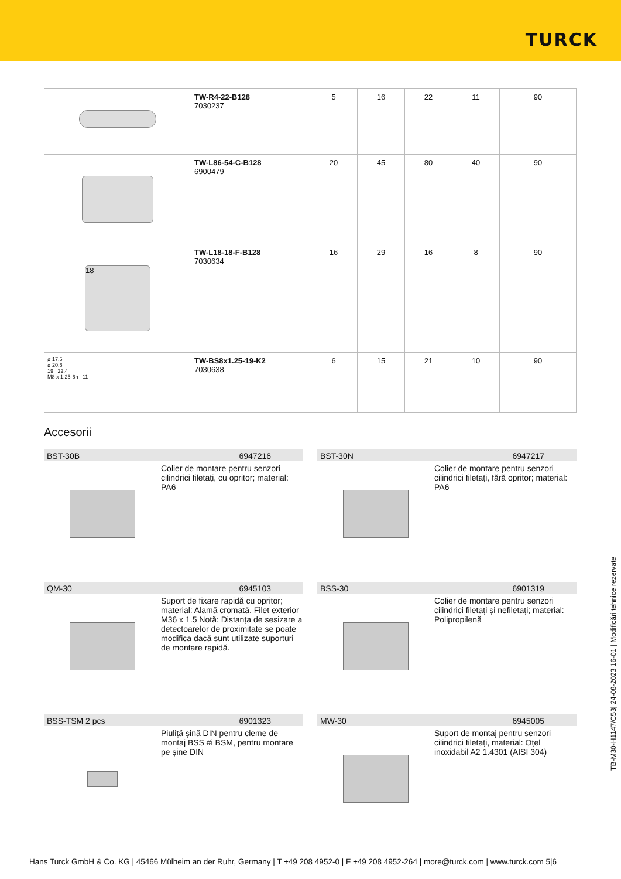TURCK
| | TW-R4-22-B128 7030237 | 5 | 16 | 22 | 11 | 90 |
| | TW-L86-54-C-B128 6900479 | 20 | 45 | 80 | 40 | 90 |
| 18 | TW-L18-18-F-B128 7030634 | 16 | 29 | 16 | 8 | 90 |
| ø 17.5 ø 20.6 19 22.4 M8 x 1.25-6h 11 | TW-BS8x1.25-19-K2 7030638 | 6 | 15 | 21 | 10 | 90 |
Accesorii
BST-30B 6947216
Colier de montare pentru senzori cilindrici filetați, cu opritor; material: PA6
BST-30N 6947217
Colier de montare pentru senzori cilindrici filetați, fără opritor; material: PA6
QM-30 6945103
Suport de fixare rapidă cu opritor; material: Alamă cromată. Filet exterior M36 x 1.5 Notă: Distanța de sesizare a detectoarelor de proximitate se poate modifica dacă sunt utilizate suporturi de montare rapidă.
BSS-30 6901319
Colier de montare pentru senzori cilindrici filetați și nefiletați; material: Polipropilenă
BSS-TSM 2 pcs 6901323
Piuliță șină DIN pentru cleme de montaj BSS #i BSM, pentru montare pe șine DIN
MW-30 6945005
Suport de montaj pentru senzori cilindrici filetați, material: Oțel inoxidabil A2 1.4301 (AISI 304)
TB-M30-H1147/C53| 24-08-2023 16-01 | Modificări tehnice rezervate
Hans Turck GmbH & Co. KG | 45466 Mülheim an der Ruhr, Germany | T +49 208 4952-0 | F +49 208 4952-264 | more@turck.com | www.turck.com 5|6